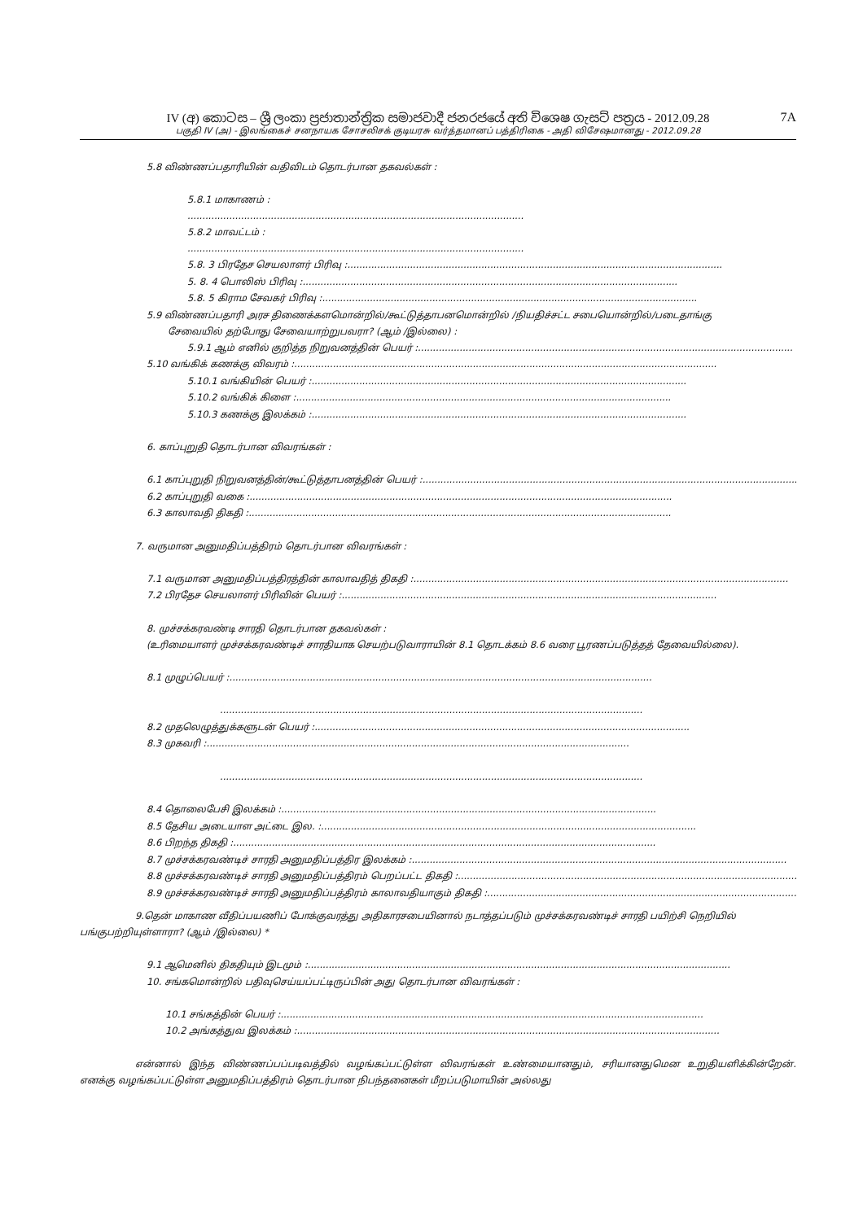7A
IV (අ) කොටස – ශ්‍රී ලංකා ප්‍රජාතාන්ත්‍රික සමාජවාදී ජනරජයේ අති විශෙෂ ගැසට් පත්‍රය - 2012.09.28
பகுதி IV (அ) - இலங்கைச் சனநாயக சோசலிசக் குடியரசு வர்த்தமானப் பத்திரிகை - அதி விசேஷமானது - 2012.09.28
5.8 விண்ணப்பதாரியின் வதிவிடம் தொடர்பான தகவல்கள் :
5.8.1 மாகாணம் :
.................................................................................................................
5.8.2 மாவட்டம் :
.................................................................................................................
5.8. 3 பிரதேச செயலாளர் பிரிவு :..............................................................................................................................
5. 8. 4 பொலிஸ் பிரிவு :..............................................................................................................................
5.8. 5 கிராம சேவகர் பிரிவு :..............................................................................................................................
5.9 விண்ணப்பதாரி அரச திணைக்களமொன்றில்/கூட்டுத்தாபனமொன்றில் /நியதிச்சட்ட சபையொன்றில்/படைதாங்கு
சேவையில் தற்போது சேவையாற்றுபவரா? (ஆம் /இல்லை) :
5.9.1 ஆம் எனில் குறித்த நிறுவனத்தின் பெயர் :..............................................................................................................................
5.10 வங்கிக் கணக்கு விவரம் :..............................................................................................................................................
5.10.1 வங்கியின் பெயர் :..............................................................................................................................
5.10.2 வங்கிக் கிளை :..............................................................................................................................
5.10.3 கணக்கு இலக்கம் :..............................................................................................................................
6. காப்புறுதி தொடர்பான விவரங்கள் :
6.1 காப்புறுதி நிறுவனத்தின்/கூட்டுத்தாபனத்தின் பெயர் :..............................................................................................................................
6.2 காப்புறுதி வகை :..............................................................................................................................................
6.3 காலாவதி திகதி :..............................................................................................................................................
7. வருமான அனுமதிப்பத்திரம் தொடர்பான விவரங்கள் :
7.1 வருமான அனுமதிப்பத்திரத்தின் காலாவதித் திகதி :..............................................................................................................................
7.2 பிரதேச செயலாளர் பிரிவின் பெயர் :..............................................................................................................................
8. முச்சக்கரவண்டி சாரதி தொடர்பான தகவல்கள் :
(உரிமையாளர் முச்சக்கரவண்டிச் சாரதியாக செயற்படுவாராயின் 8.1 தொடக்கம் 8.6 வரை பூரணப்படுத்தத் தேவையில்லை).
8.1 முழுப்பெயர் :..............................................................................................................................................
..............................................................................................................................................
8.2 முதலெழுத்துக்களுடன் பெயர் :..............................................................................................................................
8.3 முகவரி :..............................................................................................................................................
..............................................................................................................................................
8.4 தொலைபேசி இலக்கம் :..............................................................................................................................
8.5 தேசிய அடையாள அட்டை இல. :..............................................................................................................................
8.6 பிறந்த திகதி :..............................................................................................................................................
8.7 முச்சக்கரவண்டிச் சாரதி அனுமதிப்பத்திர இலக்கம் :..............................................................................................................................
8.8 முச்சக்கரவண்டிச் சாரதி அனுமதிப்பத்திரம் பெறப்பட்ட திகதி :..............................................................................................................................
8.9 முச்சக்கரவண்டிச் சாரதி அனுமதிப்பத்திரம் காலாவதியாகும் திகதி :..............................................................................................................................
9.தென் மாகாண வீதிப்பயணிப் போக்குவரத்து அதிகாரசபையினால் நடாத்தப்படும் முச்சக்கரவண்டிச் சாரதி பயிற்சி நெறியில் பங்குபற்றியுள்ளாரா? (ஆம் /இல்லை) *
9.1 ஆமெனில் திகதியும் இடமும் :..............................................................................................................................................
10. சங்கமொன்றில் பதிவுசெய்யப்பட்டிருப்பின் அது தொடர்பான விவரங்கள் :
10.1 சங்கத்தின் பெயர் :..............................................................................................................................................
10.2 அங்கத்துவ இலக்கம் :..............................................................................................................................................
என்னால் இந்த விண்ணப்பப்படிவத்தில் வழங்கப்பட்டுள்ள விவரங்கள் உண்மையானதும், சரியானதுமென உறுதியளிக்கின்றேன். எனக்கு வழங்கப்பட்டுள்ள அனுமதிப்பத்திரம் தொடர்பான நிபந்தனைகள் மீறப்படுமாயின் அல்லது